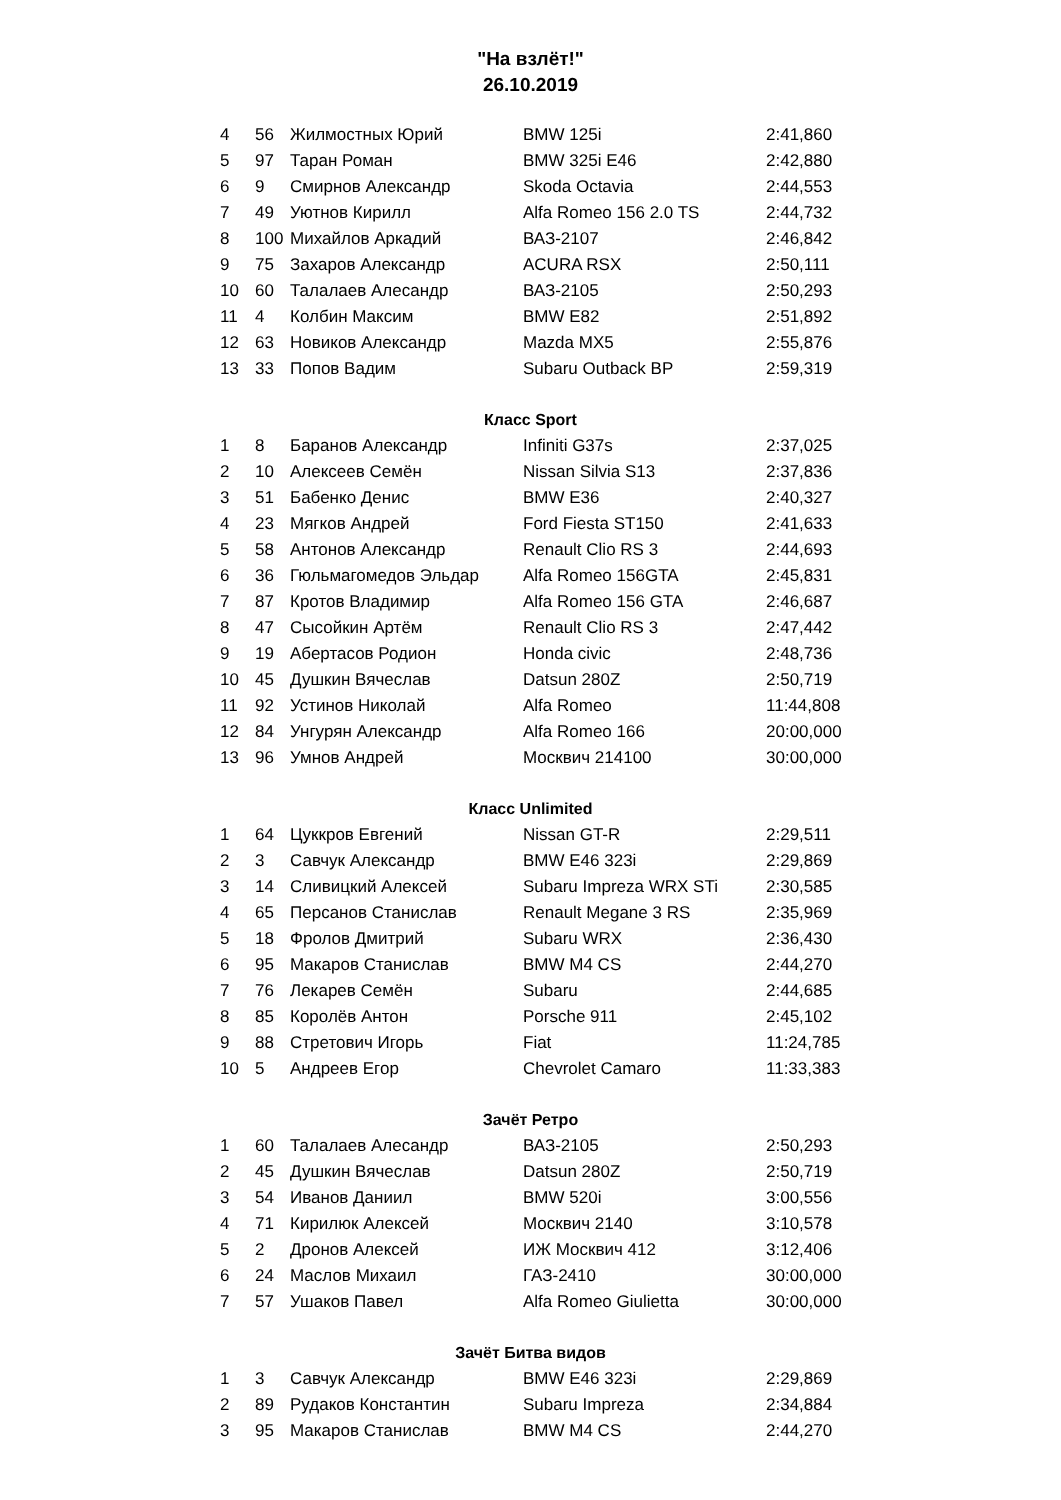"На взлёт!"
26.10.2019
| 4 | 56 | Жилмостных Юрий | BMW 125i | 2:41,860 |
| 5 | 97 | Таран Роман | BMW 325i E46 | 2:42,880 |
| 6 | 9 | Смирнов Александр | Skoda Octavia | 2:44,553 |
| 7 | 49 | Уютнов Кирилл | Alfa Romeo 156 2.0 TS | 2:44,732 |
| 8 | 100 | Михайлов Аркадий | ВАЗ-2107 | 2:46,842 |
| 9 | 75 | Захаров Александр | ACURA RSX | 2:50,111 |
| 10 | 60 | Талалаев Алесандр | ВАЗ-2105 | 2:50,293 |
| 11 | 4 | Колбин Максим | BMW E82 | 2:51,892 |
| 12 | 63 | Новиков Александр | Mazda MX5 | 2:55,876 |
| 13 | 33 | Попов Вадим | Subaru Outback BP | 2:59,319 |
Класс Sport
| 1 | 8 | Баранов Александр | Infiniti G37s | 2:37,025 |
| 2 | 10 | Алексеев Семён | Nissan Silvia S13 | 2:37,836 |
| 3 | 51 | Бабенко Денис | BMW E36 | 2:40,327 |
| 4 | 23 | Мягков Андрей | Ford Fiesta ST150 | 2:41,633 |
| 5 | 58 | Антонов Александр | Renault Clio RS 3 | 2:44,693 |
| 6 | 36 | Гюльмагомедов Эльдар | Alfa Romeo 156GTA | 2:45,831 |
| 7 | 87 | Кротов Владимир | Alfa Romeo 156 GTA | 2:46,687 |
| 8 | 47 | Сысойкин Артём | Renault Clio RS 3 | 2:47,442 |
| 9 | 19 | Абертасов Родион | Honda civic | 2:48,736 |
| 10 | 45 | Душкин Вячеслав | Datsun 280Z | 2:50,719 |
| 11 | 92 | Устинов Николай | Alfa Romeo | 11:44,808 |
| 12 | 84 | Унгурян Александр | Alfa Romeo 166 | 20:00,000 |
| 13 | 96 | Умнов Андрей | Москвич 214100 | 30:00,000 |
Класс Unlimited
| 1 | 64 | Цуккров Евгений | Nissan GT-R | 2:29,511 |
| 2 | 3 | Савчук Александр | BMW E46 323i | 2:29,869 |
| 3 | 14 | Сливицкий Алексей | Subaru Impreza WRX STi | 2:30,585 |
| 4 | 65 | Персанов Станислав | Renault Megane 3 RS | 2:35,969 |
| 5 | 18 | Фролов Дмитрий | Subaru WRX | 2:36,430 |
| 6 | 95 | Макаров Станислав | BMW M4 CS | 2:44,270 |
| 7 | 76 | Лекарев Семён | Subaru | 2:44,685 |
| 8 | 85 | Королёв Антон | Porsche 911 | 2:45,102 |
| 9 | 88 | Стретович Игорь | Fiat | 11:24,785 |
| 10 | 5 | Андреев Егор | Chevrolet Camaro | 11:33,383 |
Зачёт Ретро
| 1 | 60 | Талалаев Алесандр | ВАЗ-2105 | 2:50,293 |
| 2 | 45 | Душкин Вячеслав | Datsun 280Z | 2:50,719 |
| 3 | 54 | Иванов Даниил | BMW 520i | 3:00,556 |
| 4 | 71 | Кирилюк Алексей | Москвич 2140 | 3:10,578 |
| 5 | 2 | Дронов Алексей | ИЖ Москвич 412 | 3:12,406 |
| 6 | 24 | Маслов Михаил | ГАЗ-2410 | 30:00,000 |
| 7 | 57 | Ушаков Павел | Alfa Romeo Giulietta | 30:00,000 |
Зачёт Битва видов
| 1 | 3 | Савчук Александр | BMW E46 323i | 2:29,869 |
| 2 | 89 | Рудаков Константин | Subaru Impreza | 2:34,884 |
| 3 | 95 | Макаров Станислав | BMW M4 CS | 2:44,270 |